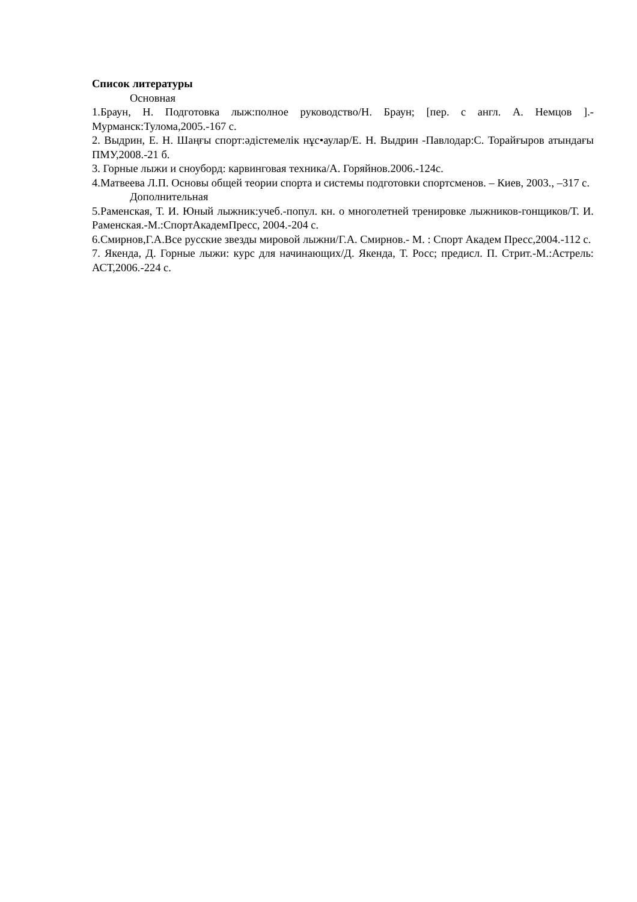Список литературы
Основная
1.Браун, Н. Подготовка лыж:полное руководство/Н. Браун; [пер. с англ. А. Немцов ].- Мурманск:Тулома,2005.-167 с.
2. Выдрин, Е. Н. Шаңғы спорт:әдістемелік нұс•аулар/Е. Н. Выдрин -Павлодар:С. Торайғыров атындағы ПМУ,2008.-21 б.
3. Горные лыжи и сноуборд: карвинговая техника/А. Горяйнов.2006.-124с.
4.Матвеева Л.П. Основы общей теории спорта и системы подготовки спортсменов. – Киев, 2003., –317 с.
Дополнительная
5.Раменская, Т. И. Юный лыжник:учеб.-попул. кн. о многолетней тренировке лыжников-гонщиков/Т. И. Раменская.-М.:СпортАкадемПресс, 2004.-204 с.
6.Смирнов,Г.А.Все русские звезды мировой лыжни/Г.А. Смирнов.- М. : Спорт Академ Пресс,2004.-112 с.
7. Якенда, Д. Горные лыжи: курс для начинающих/Д. Якенда, Т. Росс; предисл. П. Стрит.-М.:Астрель: АСТ,2006.-224 с.